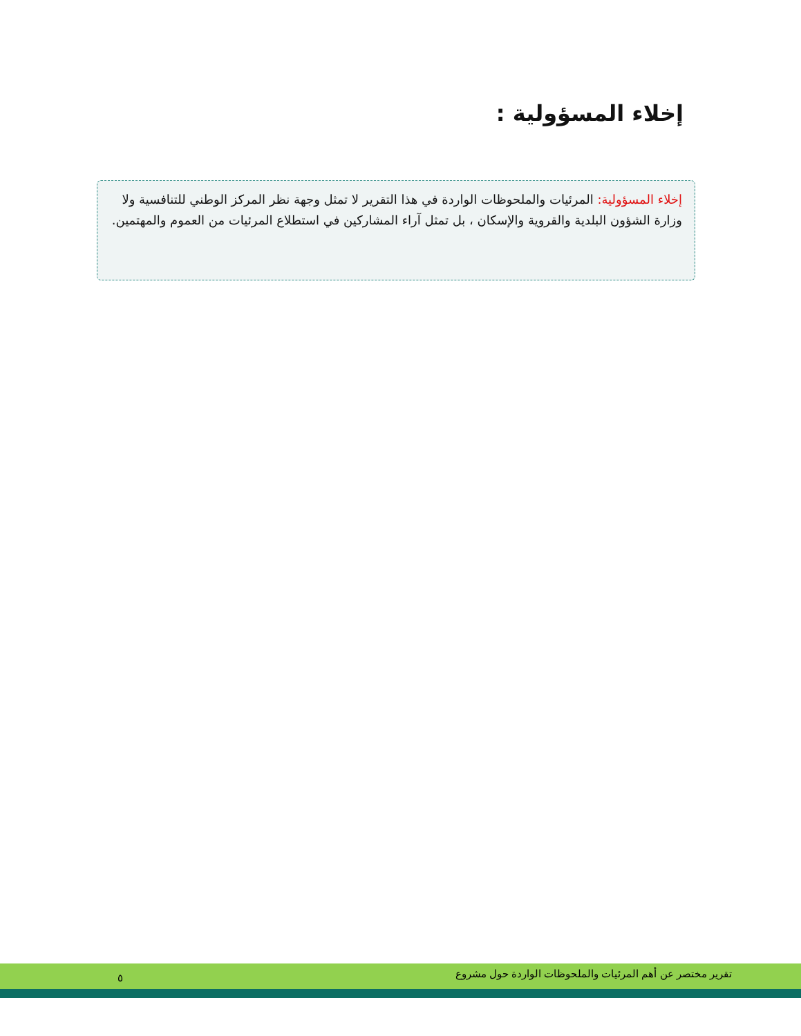إخلاء المسؤولية :
إخلاء المسؤولية: المرئيات والملحوظات الواردة في هذا التقرير لا تمثل وجهة نظر المركز الوطني للتنافسية ولا وزارة الشؤون البلدية والقروية والإسكان ، بل تمثل آراء المشاركين في استطلاع المرئيات من العموم والمهتمين.
تقرير مختصر عن أهم المرئيات والملحوظات الواردة حول مشروع ٥